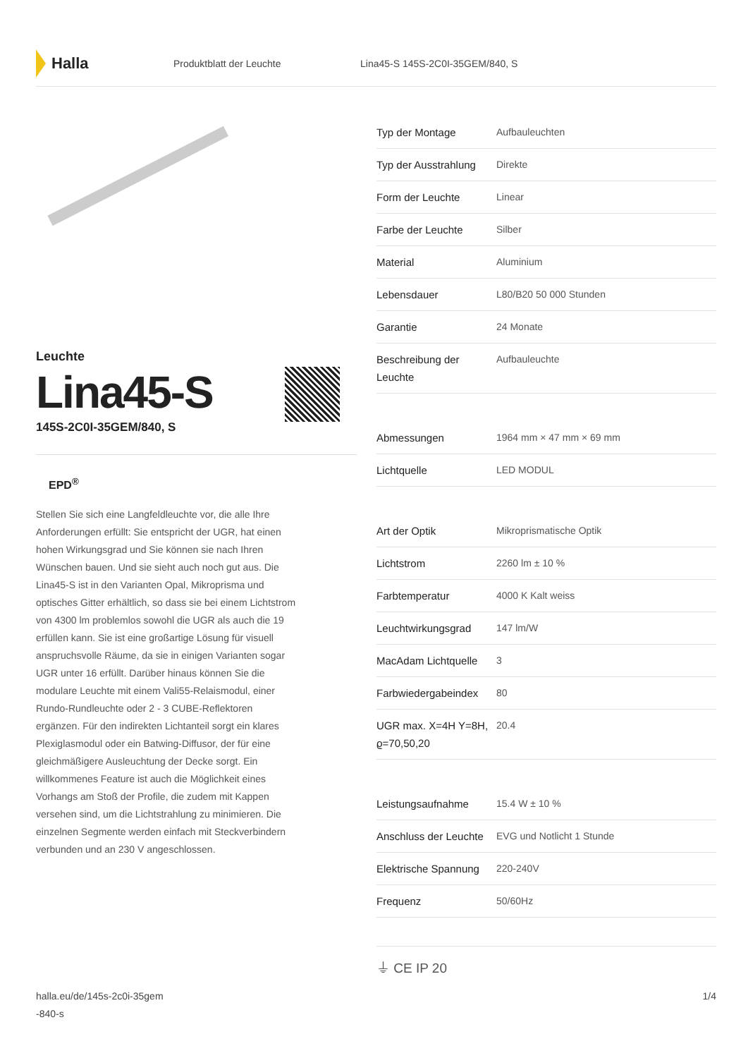Halla
Produktblatt der Leuchte
Lina45-S 145S-2C0I-35GEM/840, S
Leuchte
Lina45-S
145S-2C0I-35GEM/840, S
EPD<sup>®</sup>
Stellen Sie sich eine Langfeldleuchte vor, die alle Ihre Anforderungen erfüllt: Sie entspricht der UGR, hat einen hohen Wirkungsgrad und Sie können sie nach Ihren Wünschen bauen. Und sie sieht auch noch gut aus. Die Lina45-S ist in den Varianten Opal, Mikroprisma und optisches Gitter erhältlich, so dass sie bei einem Lichtstrom von 4300 lm problemlos sowohl die UGR als auch die 19 erfüllen kann. Sie ist eine großartige Lösung für visuell anspruchsvolle Räume, da sie in einigen Varianten sogar UGR unter 16 erfüllt. Darüber hinaus können Sie die modulare Leuchte mit einem Vali55-Relaismodul, einer Rundo-Rundleuchte oder 2 - 3 CUBE-Reflektoren ergänzen. Für den indirekten Lichtanteil sorgt ein klares Plexiglasmodul oder ein Batwing-Diffusor, der für eine gleichmäßigere Ausleuchtung der Decke sorgt. Ein willkommenes Feature ist auch die Möglichkeit eines Vorhangs am Stoß der Profile, die zudem mit Kappen versehen sind, um die Lichtstrahlung zu minimieren. Die einzelnen Segmente werden einfach mit Steckverbindern verbunden und an 230 V angeschlossen.
| Typ der Montage | Aufbauleuchten |
| Typ der Ausstrahlung | Direkte |
| Form der Leuchte | Linear |
| Farbe der Leuchte | Silber |
| Material | Aluminium |
| Lebensdauer | L80/B20 50 000 Stunden |
| Garantie | 24 Monate |
| Beschreibung der Leuchte | Aufbauleuchte |
| Abmessungen | 1964 mm × 47 mm × 69 mm |
| Lichtquelle | LED MODUL |
| Art der Optik | Mikroprismatische Optik |
| Lichtstrom | 2260 lm ± 10 % |
| Farbtemperatur | 4000 K Kalt weiss |
| Leuchtwirkungsgrad | 147 lm/W |
| MacAdam Lichtquelle | 3 |
| Farbwiedergabeindex | 80 |
| UGR max. X=4H Y=8H, ϱ=70,50,20 | 20.4 |
| Leistungsaufnahme | 15.4 W ± 10 % |
| Anschluss der Leuchte | EVG und Notlicht 1 Stunde |
| Elektrische Spannung | 220-240V |
| Frequenz | 50/60Hz |
⏚ CE IP 20
halla.eu/de/145s-2c0i-35gem
-840-s
1/4